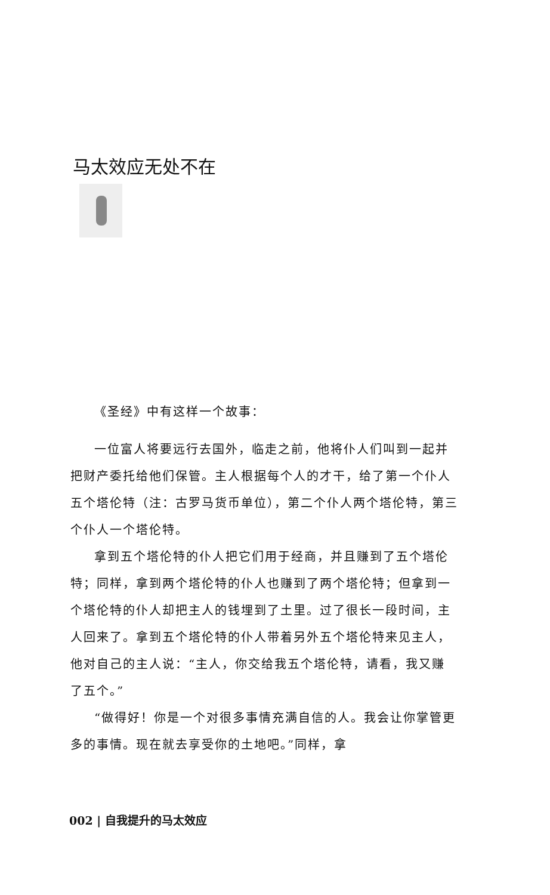马太效应无处不在
《圣经》中有这样一个故事：
一位富人将要远行去国外，临走之前，他将仆人们叫到一起并把财产委托给他们保管。主人根据每个人的才干，给了第一个仆人五个塔伦特（注：古罗马货币单位），第二个仆人两个塔伦特，第三个仆人一个塔伦特。
拿到五个塔伦特的仆人把它们用于经商，并且赚到了五个塔伦特；同样，拿到两个塔伦特的仆人也赚到了两个塔伦特；但拿到一个塔伦特的仆人却把主人的钱埋到了土里。过了很长一段时间，主人回来了。拿到五个塔伦特的仆人带着另外五个塔伦特来见主人，他对自己的主人说：“主人，你交给我五个塔伦特，请看，我又赚了五个。”
“做得好！你是一个对很多事情充满自信的人。我会让你掌管更多的事情。现在就去享受你的土地吧。”同样，拿
002 | 自我提升的马太效应